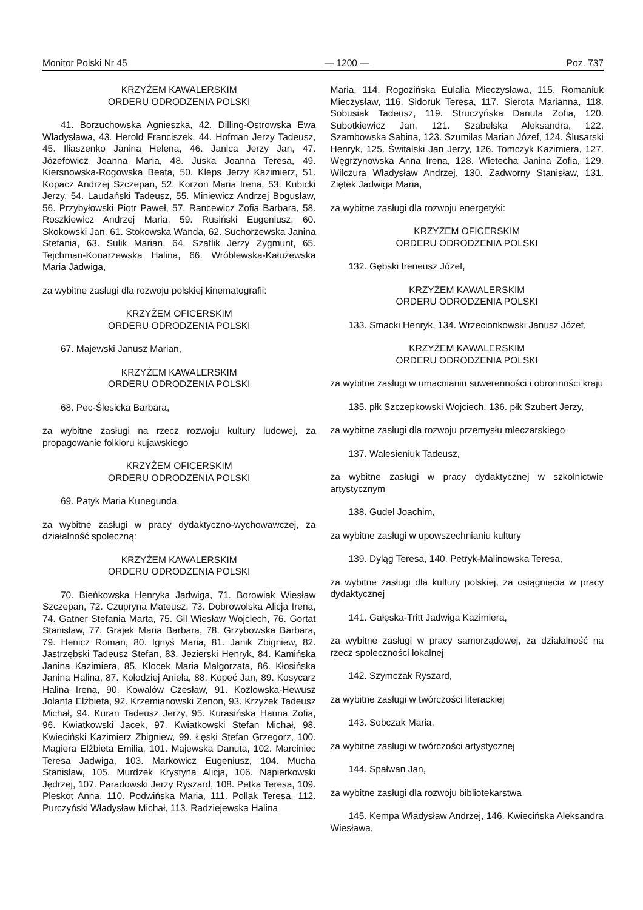Monitor Polski Nr 45 — 1200 — Poz. 737
KRZYŻEM KAWALERSKIM
ORDERU ODRODZENIA POLSKI
41. Borzuchowska Agnieszka, 42. Dilling-Ostrowska Ewa Władysława, 43. Herold Franciszek, 44. Hofman Jerzy Tadeusz, 45. Iliaszenko Janina Helena, 46. Janica Jerzy Jan, 47. Józefowicz Joanna Maria, 48. Juska Joanna Teresa, 49. Kiersnowska-Rogowska Beata, 50. Kleps Jerzy Kazimierz, 51. Kopacz Andrzej Szczepan, 52. Korzon Maria Irena, 53. Kubicki Jerzy, 54. Laudański Tadeusz, 55. Miniewicz Andrzej Bogusław, 56. Przybyłowski Piotr Paweł, 57. Rancewicz Zofia Barbara, 58. Roszkiewicz Andrzej Maria, 59. Rusiński Eugeniusz, 60. Skokowski Jan, 61. Stokowska Wanda, 62. Suchorzewska Janina Stefania, 63. Sulik Marian, 64. Szaflik Jerzy Zygmunt, 65. Tejchman-Konarzewska Halina, 66. Wróblewska-Kałużewska Maria Jadwiga,
za wybitne zasługi dla rozwoju polskiej kinematografii:
KRZYŻEM OFICERSKIM
ORDERU ODRODZENIA POLSKI
67. Majewski Janusz Marian,
KRZYŻEM KAWALERSKIM
ORDERU ODRODZENIA POLSKI
68. Pec-Ślesicka Barbara,
za wybitne zasługi na rzecz rozwoju kultury ludowej, za propagowanie folkloru kujawskiego
KRZYŻEM OFICERSKIM
ORDERU ODRODZENIA POLSKI
69. Patyk Maria Kunegunda,
za wybitne zasługi w pracy dydaktyczno-wychowawczej, za działalność społeczną:
KRZYŻEM KAWALERSKIM
ORDERU ODRODZENIA POLSKI
70. Bieńkowska Henryka Jadwiga, 71. Borowiak Wiesław Szczepan, 72. Czupryna Mateusz, 73. Dobrowolska Alicja Irena, 74. Gatner Stefania Marta, 75. Gil Wiesław Wojciech, 76. Gortat Stanisław, 77. Grajek Maria Barbara, 78. Grzybowska Barbara, 79. Henicz Roman, 80. Ignyś Maria, 81. Janik Zbigniew, 82. Jastrzębski Tadeusz Stefan, 83. Jezierski Henryk, 84. Kamińska Janina Kazimiera, 85. Klocek Maria Małgorzata, 86. Kłosińska Janina Halina, 87. Kołodziej Aniela, 88. Kopeć Jan, 89. Kosycarz Halina Irena, 90. Kowalów Czesław, 91. Kozłowska-Hewusz Jolanta Elżbieta, 92. Krzemianowski Zenon, 93. Krzyżek Tadeusz Michał, 94. Kuran Tadeusz Jerzy, 95. Kurasińska Hanna Zofia, 96. Kwiatkowski Jacek, 97. Kwiatkowski Stefan Michał, 98. Kwieciński Kazimierz Zbigniew, 99. Łęski Stefan Grzegorz, 100. Magiera Elżbieta Emilia, 101. Majewska Danuta, 102. Marciniec Teresa Jadwiga, 103. Markowicz Eugeniusz, 104. Mucha Stanisław, 105. Murdzek Krystyna Alicja, 106. Napierkowski Jędrzej, 107. Paradowski Jerzy Ryszard, 108. Petka Teresa, 109. Pleskot Anna, 110. Podwińska Maria, 111. Pollak Teresa, 112. Purczyński Władysław Michał, 113. Radziejewska Halina
Maria, 114. Rogozińska Eulalia Mieczysława, 115. Romaniuk Mieczysław, 116. Sidoruk Teresa, 117. Sierota Marianna, 118. Sobusiak Tadeusz, 119. Struczyńska Danuta Zofia, 120. Subotkiewicz Jan, 121. Szabelska Aleksandra, 122. Szambowska Sabina, 123. Szumilas Marian Józef, 124. Ślusarski Henryk, 125. Świtalski Jan Jerzy, 126. Tomczyk Kazimiera, 127. Węgrzynowska Anna Irena, 128. Wietecha Janina Zofia, 129. Wilczura Władysław Andrzej, 130. Zadworny Stanisław, 131. Ziętek Jadwiga Maria,
za wybitne zasługi dla rozwoju energetyki:
KRZYŻEM OFICERSKIM
ORDERU ODRODZENIA POLSKI
132. Gębski Ireneusz Józef,
KRZYŻEM KAWALERSKIM
ORDERU ODRODZENIA POLSKI
133. Smacki Henryk, 134. Wrzecionkowski Janusz Józef,
KRZYŻEM KAWALERSKIM
ORDERU ODRODZENIA POLSKI
za wybitne zasługi w umacnianiu suwerenności i obronności kraju
135. płk Szczepkowski Wojciech, 136. płk Szubert Jerzy,
za wybitne zasługi dla rozwoju przemysłu mleczarskiego
137. Walesieniuk Tadeusz,
za wybitne zasługi w pracy dydaktycznej w szkolnictwie artystycznym
138. Gudel Joachim,
za wybitne zasługi w upowszechnianiu kultury
139. Dyląg Teresa, 140. Petryk-Malinowska Teresa,
za wybitne zasługi dla kultury polskiej, za osiągnięcia w pracy dydaktycznej
141. Gałęska-Tritt Jadwiga Kazimiera,
za wybitne zasługi w pracy samorządowej, za działalność na rzecz społeczności lokalnej
142. Szymczak Ryszard,
za wybitne zasługi w twórczości literackiej
143. Sobczak Maria,
za wybitne zasługi w twórczości artystycznej
144. Spałwan Jan,
za wybitne zasługi dla rozwoju bibliotekarstwa
145. Kempa Władysław Andrzej, 146. Kwiecińska Aleksandra Wiesława,